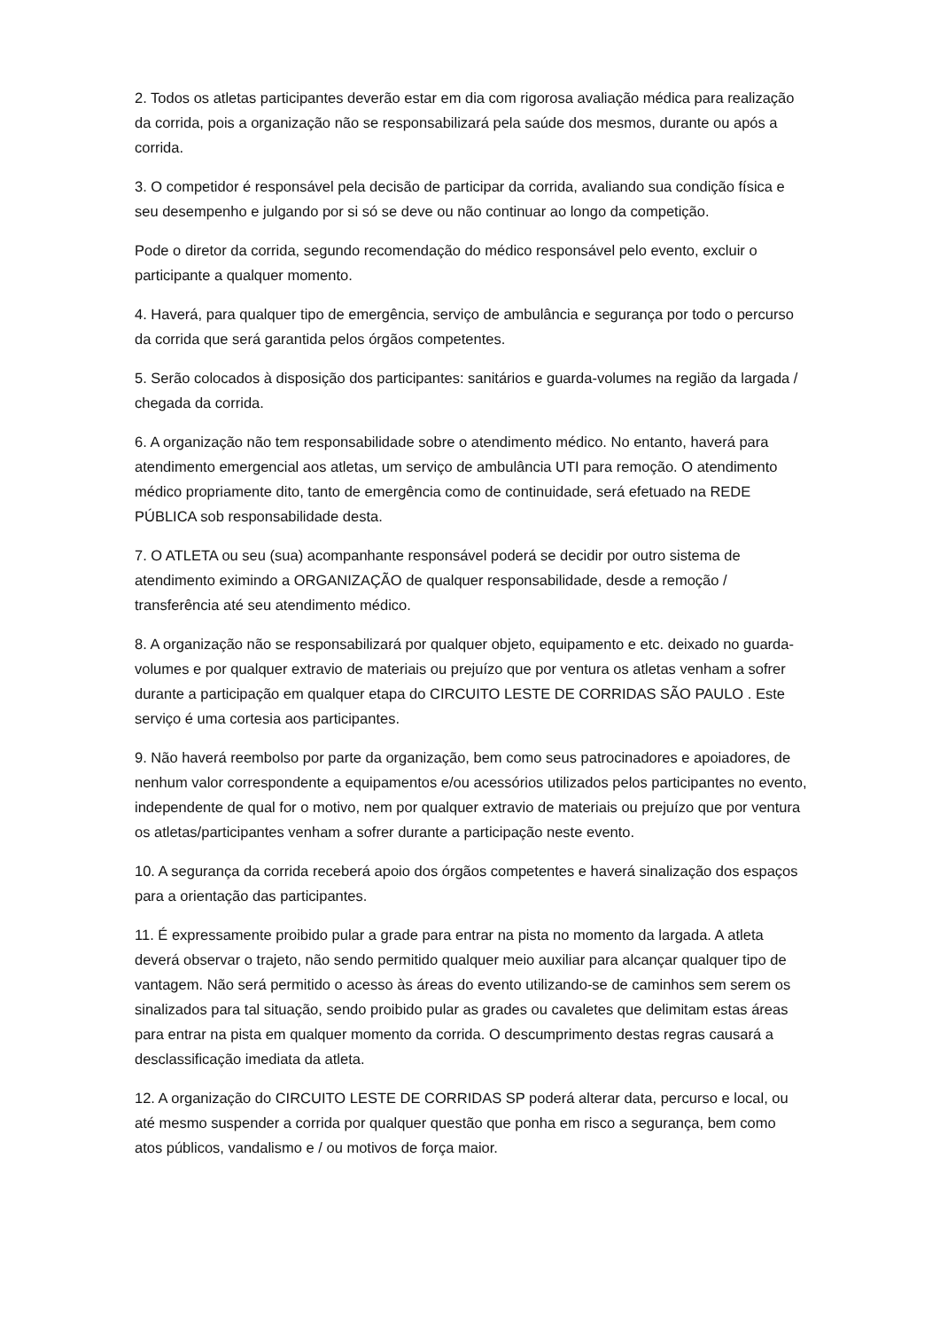2. Todos os atletas participantes deverão estar em dia com rigorosa avaliação médica para realização da corrida, pois a organização não se responsabilizará pela saúde dos mesmos, durante ou após a corrida.
3. O competidor é responsável pela decisão de participar da corrida, avaliando sua condição física e seu desempenho e julgando por si só se deve ou não continuar ao longo da competição.
Pode o diretor da corrida, segundo recomendação do médico responsável pelo evento, excluir o participante a qualquer momento.
4. Haverá, para qualquer tipo de emergência, serviço de ambulância e segurança por todo o percurso da corrida que será garantida pelos órgãos competentes.
5. Serão colocados à disposição dos participantes: sanitários e guarda-volumes na região da largada / chegada da corrida.
6. A organização não tem responsabilidade sobre o atendimento médico. No entanto, haverá para atendimento emergencial aos atletas, um serviço de ambulância UTI para remoção. O atendimento médico propriamente dito, tanto de emergência como de continuidade, será efetuado na REDE PÚBLICA sob responsabilidade desta.
7. O ATLETA ou seu (sua) acompanhante responsável poderá se decidir por outro sistema de atendimento eximindo a ORGANIZAÇÃO de qualquer responsabilidade, desde a remoção / transferência até seu atendimento médico.
8. A organização não se responsabilizará por qualquer objeto, equipamento e etc. deixado no guarda-volumes e por qualquer extravio de materiais ou prejuízo que por ventura os atletas venham a sofrer durante a participação em qualquer etapa do CIRCUITO LESTE DE CORRIDAS SÃO PAULO . Este serviço é uma cortesia aos participantes.
9. Não haverá reembolso por parte da organização, bem como seus patrocinadores e apoiadores, de nenhum valor correspondente a equipamentos e/ou acessórios utilizados pelos participantes no evento, independente de qual for o motivo, nem por qualquer extravio de materiais ou prejuízo que por ventura os atletas/participantes venham a sofrer durante a participação neste evento.
10. A segurança da corrida receberá apoio dos órgãos competentes e haverá sinalização dos espaços para a orientação das participantes.
11. É expressamente proibido pular a grade para entrar na pista no momento da largada. A atleta deverá observar o trajeto, não sendo permitido qualquer meio auxiliar para alcançar qualquer tipo de vantagem. Não será permitido o acesso às áreas do evento utilizando-se de caminhos sem serem os sinalizados para tal situação, sendo proibido pular as grades ou cavaletes que delimitam estas áreas para entrar na pista em qualquer momento da corrida. O descumprimento destas regras causará a desclassificação imediata da atleta.
12. A organização do CIRCUITO LESTE DE CORRIDAS SP poderá alterar data, percurso e local, ou até mesmo suspender a corrida por qualquer questão que ponha em risco a segurança, bem como atos públicos, vandalismo e / ou motivos de força maior.